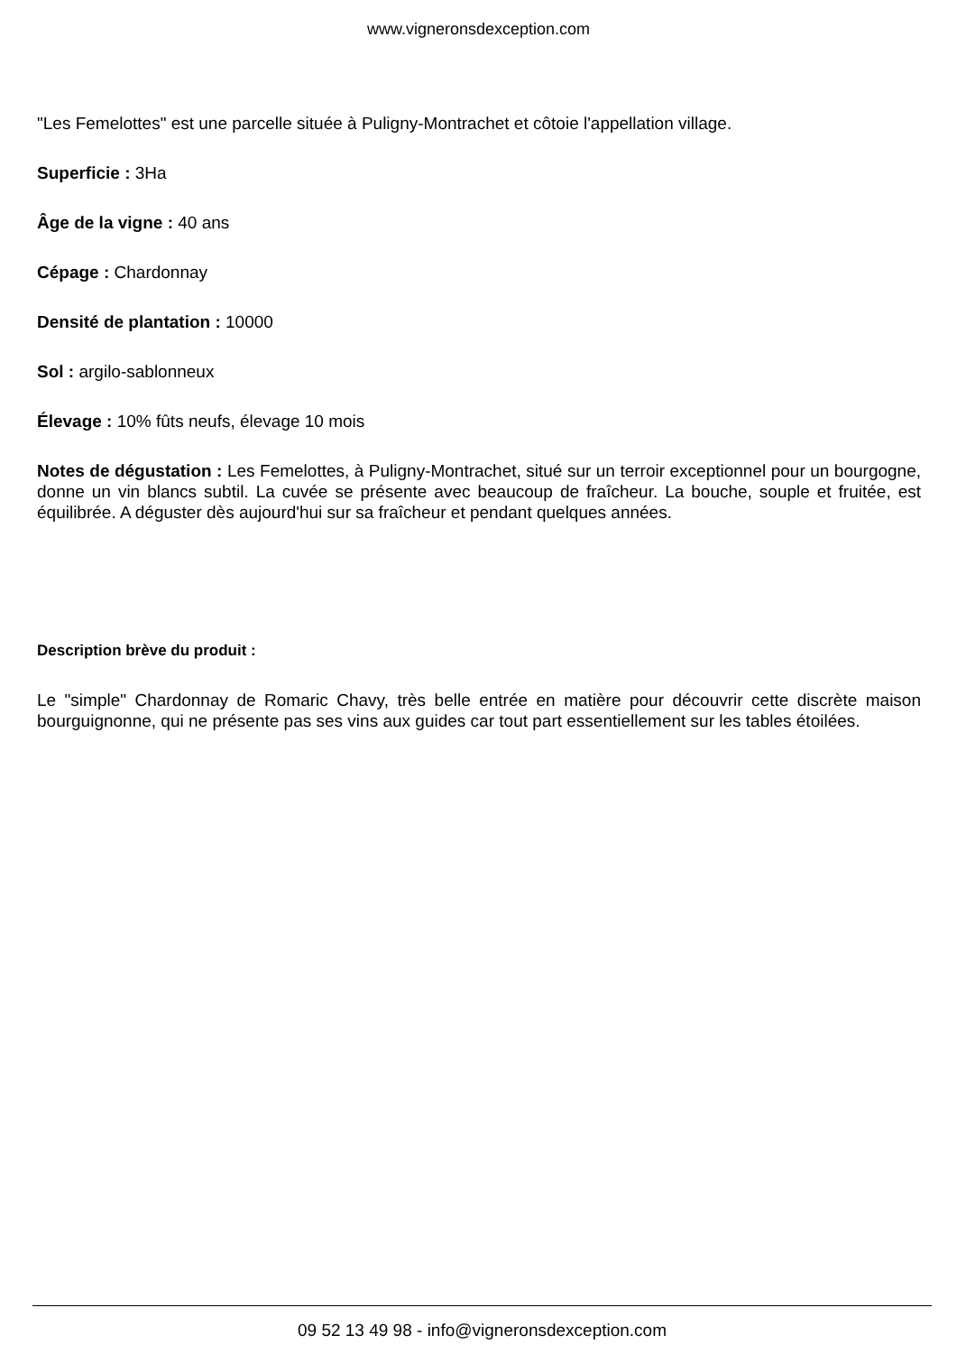www.vigneronsdexception.com
"Les Femelottes" est une parcelle située à Puligny-Montrachet et côtoie l'appellation village.
Superficie : 3Ha
Âge de la vigne : 40 ans
Cépage : Chardonnay
Densité de plantation : 10000
Sol : argilo-sablonneux
Élevage : 10% fûts neufs, élevage 10 mois
Notes de dégustation : Les Femelottes, à Puligny-Montrachet, situé sur un terroir exceptionnel pour un bourgogne, donne un vin blancs subtil. La cuvée se présente avec beaucoup de fraîcheur. La bouche, souple et fruitée, est équilibrée. A déguster dès aujourd'hui sur sa fraîcheur et pendant quelques années.
Description brève du produit :
Le "simple" Chardonnay de Romaric Chavy, très belle entrée en matière pour découvrir cette discrète maison bourguignonne, qui ne présente pas ses vins aux guides car tout part essentiellement sur les tables étoilées.
09 52 13 49 98 - info@vigneronsdexception.com